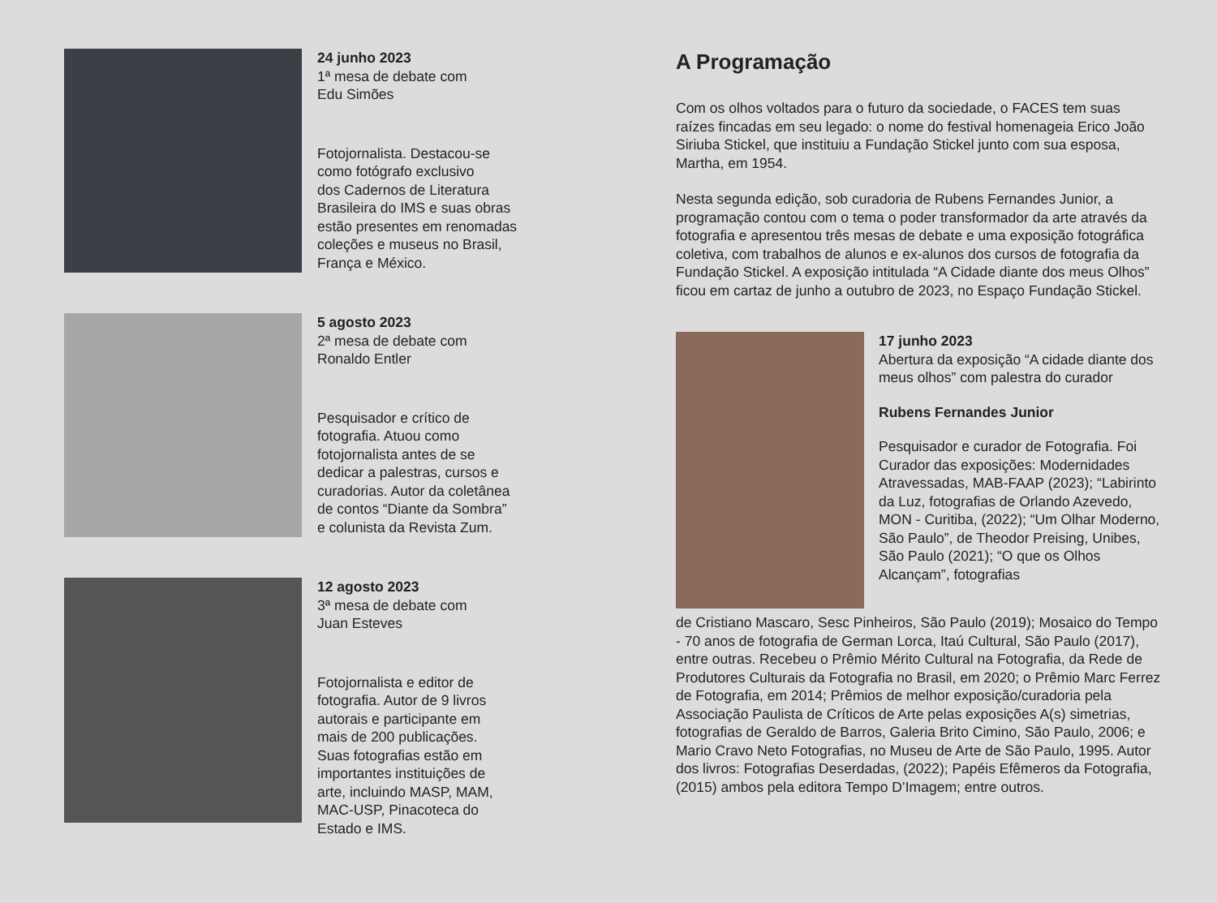24 junho 2023
1ª mesa de debate com
Edu Simões
Fotojornalista. Destacou-se
como fotógrafo exclusivo
dos Cadernos de Literatura
Brasileira do IMS e suas obras
estão presentes em renomadas
coleções e museus no Brasil,
França e México.
5 agosto 2023
2ª mesa de debate com
Ronaldo Entler
Pesquisador e crítico de
fotografia. Atuou como
fotojornalista antes de se
dedicar a palestras, cursos e
curadorias. Autor da coletânea
de contos “Diante da Sombra”
e colunista da Revista Zum.
12 agosto 2023
3ª mesa de debate com
Juan Esteves
Fotojornalista e editor de
fotografia. Autor de 9 livros
autorais e participante em
mais de 200 publicações.
Suas fotografias estão em
importantes instituições de
arte, incluindo MASP, MAM,
MAC-USP, Pinacoteca do
Estado e IMS.
A Programação
Com os olhos voltados para o futuro da sociedade, o FACES tem suas raízes fincadas em seu legado: o nome do festival homenageia Erico João Siriuba Stickel, que instituiu a Fundação Stickel junto com sua esposa, Martha, em 1954.
Nesta segunda edição, sob curadoria de Rubens Fernandes Junior, a programação contou com o tema o poder transformador da arte através da fotografia e apresentou três mesas de debate e uma exposição fotográfica coletiva, com trabalhos de alunos e ex-alunos dos cursos de fotografia da Fundação Stickel. A exposição intitulada “A Cidade diante dos meus Olhos” ficou em cartaz de junho a outubro de 2023, no Espaço Fundação Stickel.
17 junho 2023
Abertura da exposição “A cidade diante dos meus olhos” com palestra do curador
Rubens Fernandes Junior
Pesquisador e curador de Fotografia. Foi Curador das exposições: Modernidades Atravessadas, MAB-FAAP (2023); “Labirinto da Luz, fotografias de Orlando Azevedo, MON - Curitiba, (2022); “Um Olhar Moderno, São Paulo”, de Theodor Preising, Unibes, São Paulo (2021); “O que os Olhos Alcançam”, fotografias
de Cristiano Mascaro, Sesc Pinheiros, São Paulo (2019); Mosaico do Tempo - 70 anos de fotografia de German Lorca, Itaú Cultural, São Paulo (2017), entre outras. Recebeu o Prêmio Mérito Cultural na Fotografia, da Rede de Produtores Culturais da Fotografia no Brasil, em 2020; o Prêmio Marc Ferrez de Fotografia, em 2014; Prêmios de melhor exposição/curadoria pela Associação Paulista de Críticos de Arte pelas exposições A(s) simetrias, fotografias de Geraldo de Barros, Galeria Brito Cimino, São Paulo, 2006; e Mario Cravo Neto Fotografias, no Museu de Arte de São Paulo, 1995. Autor dos livros: Fotografias Deserdadas, (2022); Papéis Efêmeros da Fotografia, (2015) ambos pela editora Tempo D’Imagem; entre outros.